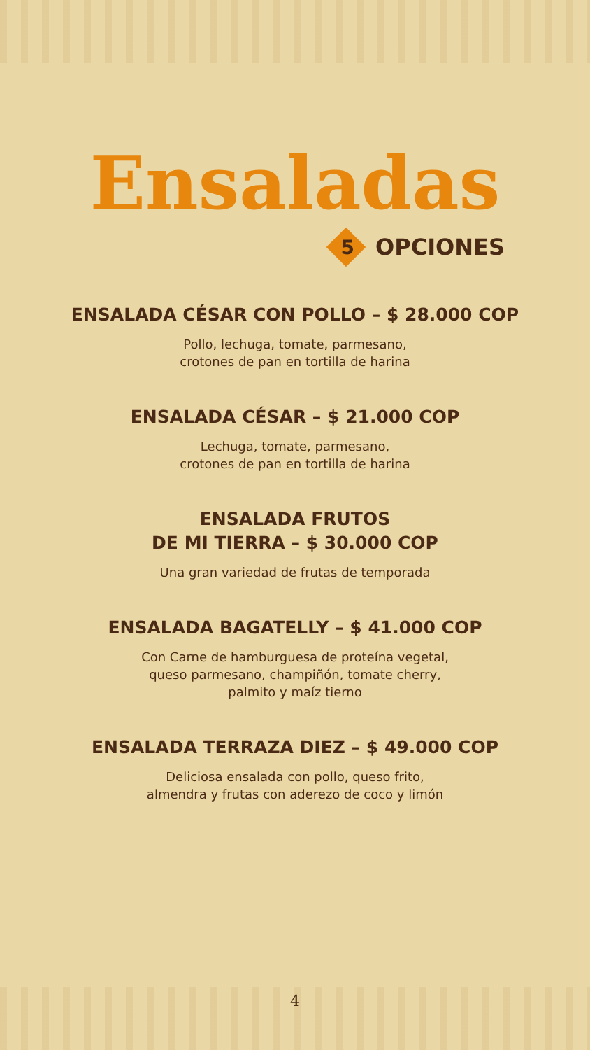Ensaladas
5 OPCIONES
ENSALADA CÉSAR CON POLLO – $ 28.000 COP
Pollo, lechuga, tomate, parmesano,
crotones de pan en tortilla de harina
ENSALADA CÉSAR – $ 21.000 COP
Lechuga, tomate, parmesano,
crotones de pan en tortilla de harina
ENSALADA FRUTOS
DE MI TIERRA – $ 30.000 COP
Una gran variedad de frutas de temporada
ENSALADA BAGATELLY – $ 41.000 COP
Con Carne de hamburguesa de proteína vegetal,
queso parmesano, champiñón, tomate cherry,
palmito y maíz tierno
ENSALADA TERRAZA DIEZ – $ 49.000 COP
Deliciosa ensalada con pollo, queso frito,
almendra y frutas con aderezo de coco y limón
4